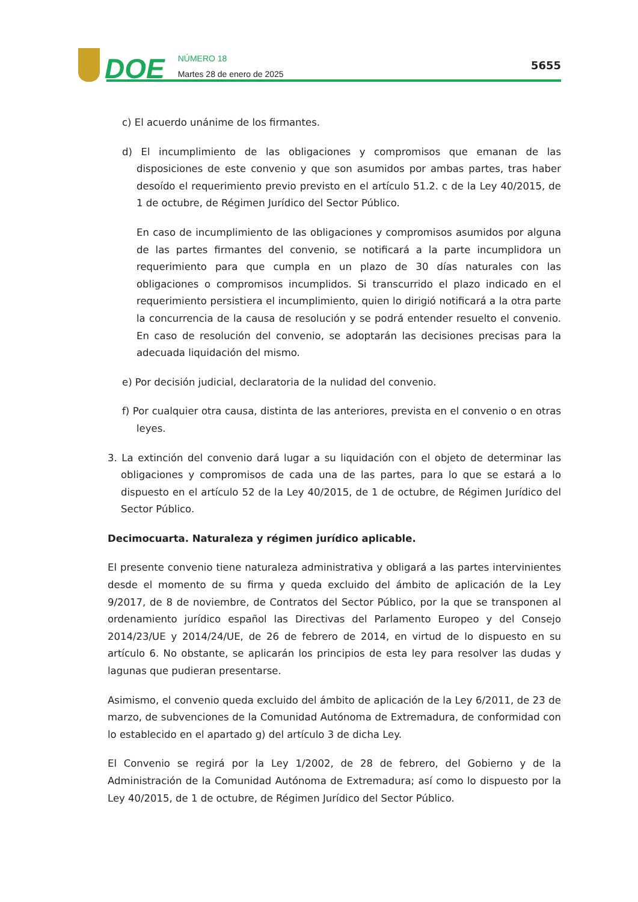DOE
NÚMERO 18
Martes 28 de enero de 2025
5655
c) El acuerdo unánime de los firmantes.
d) El incumplimiento de las obligaciones y compromisos que emanan de las disposiciones de este convenio y que son asumidos por ambas partes, tras haber desoído el requerimiento previo previsto en el artículo 51.2. c de la Ley 40/2015, de 1 de octubre, de Régimen Jurídico del Sector Público.
En caso de incumplimiento de las obligaciones y compromisos asumidos por alguna de las partes firmantes del convenio, se notificará a la parte incumplidora un requerimiento para que cumpla en un plazo de 30 días naturales con las obligaciones o compromisos incumplidos. Si transcurrido el plazo indicado en el requerimiento persistiera el incumplimiento, quien lo dirigió notificará a la otra parte la concurrencia de la causa de resolución y se podrá entender resuelto el convenio. En caso de resolución del convenio, se adoptarán las decisiones precisas para la adecuada liquidación del mismo.
e) Por decisión judicial, declaratoria de la nulidad del convenio.
f) Por cualquier otra causa, distinta de las anteriores, prevista en el convenio o en otras leyes.
3. La extinción del convenio dará lugar a su liquidación con el objeto de determinar las obligaciones y compromisos de cada una de las partes, para lo que se estará a lo dispuesto en el artículo 52 de la Ley 40/2015, de 1 de octubre, de Régimen Jurídico del Sector Público.
Decimocuarta. Naturaleza y régimen jurídico aplicable.
El presente convenio tiene naturaleza administrativa y obligará a las partes intervinientes desde el momento de su firma y queda excluido del ámbito de aplicación de la Ley 9/2017, de 8 de noviembre, de Contratos del Sector Público, por la que se transponen al ordenamiento jurídico español las Directivas del Parlamento Europeo y del Consejo 2014/23/UE y 2014/24/UE, de 26 de febrero de 2014, en virtud de lo dispuesto en su artículo 6. No obstante, se aplicarán los principios de esta ley para resolver las dudas y lagunas que pudieran presentarse.
Asimismo, el convenio queda excluido del ámbito de aplicación de la Ley 6/2011, de 23 de marzo, de subvenciones de la Comunidad Autónoma de Extremadura, de conformidad con lo establecido en el apartado g) del artículo 3 de dicha Ley.
El Convenio se regirá por la Ley 1/2002, de 28 de febrero, del Gobierno y de la Administración de la Comunidad Autónoma de Extremadura; así como lo dispuesto por la Ley 40/2015, de 1 de octubre, de Régimen Jurídico del Sector Público.